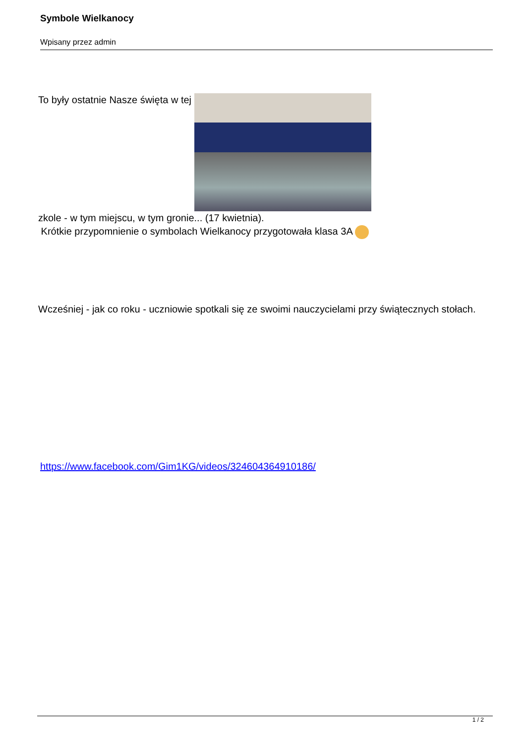Symbole Wielkanocy
Wpisany przez admin
To były ostatnie Nasze święta w tej
zkole - w tym miejscu, w tym gronie... (17 kwietnia).
Krótkie przypomnienie o symbolach Wielkanocy przygotowała klasa 3A
Wcześniej - jak co roku - uczniowie spotkali się ze swoimi nauczycielami przy świątecznych stołach.
https://www.facebook.com/Gim1KG/videos/324604364910186/
1 / 2